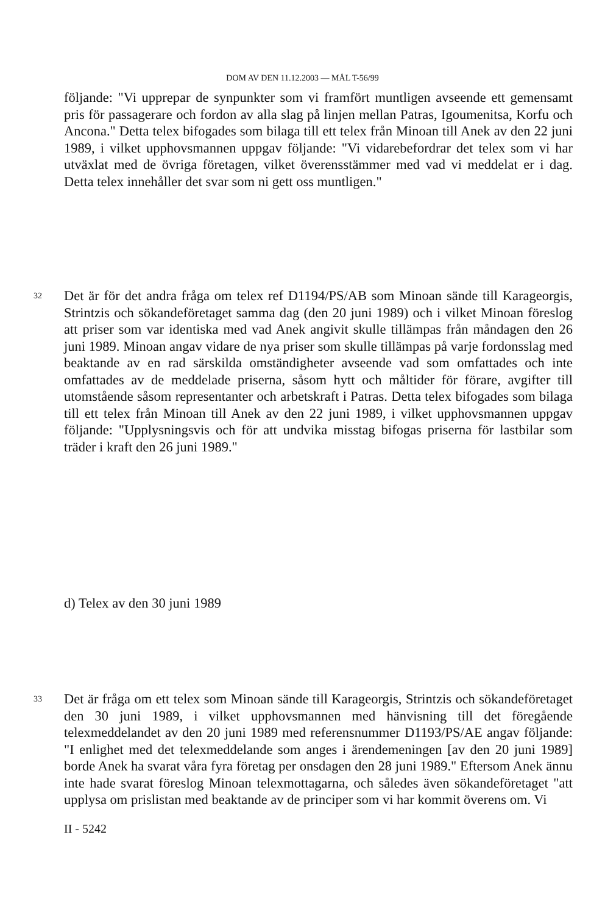DOM AV DEN 11.12.2003 — MÅL T-56/99
följande: "Vi upprepar de synpunkter som vi framfört muntligen avseende ett gemensamt pris för passagerare och fordon av alla slag på linjen mellan Patras, Igoumenitsa, Korfu och Ancona." Detta telex bifogades som bilaga till ett telex från Minoan till Anek av den 22 juni 1989, i vilket upphovsmannen uppgav följande: "Vi vidarebefordrar det telex som vi har utväxlat med de övriga företagen, vilket överensstämmer med vad vi meddelat er i dag. Detta telex innehåller det svar som ni gett oss muntligen."
32
Det är för det andra fråga om telex ref D1194/PS/AB som Minoan sände till Karageorgis, Strintzis och sökandeföretaget samma dag (den 20 juni 1989) och i vilket Minoan föreslog att priser som var identiska med vad Anek angivit skulle tillämpas från måndagen den 26 juni 1989. Minoan angav vidare de nya priser som skulle tillämpas på varje fordonsslag med beaktande av en rad särskilda omständigheter avseende vad som omfattades och inte omfattades av de meddelade priserna, såsom hytt och måltider för förare, avgifter till utomstående såsom representanter och arbetskraft i Patras. Detta telex bifogades som bilaga till ett telex från Minoan till Anek av den 22 juni 1989, i vilket upphovsmannen uppgav följande: "Upplysningsvis och för att undvika misstag bifogas priserna för lastbilar som träder i kraft den 26 juni 1989."
d) Telex av den 30 juni 1989
33
Det är fråga om ett telex som Minoan sände till Karageorgis, Strintzis och sökandeföretaget den 30 juni 1989, i vilket upphovsmannen med hänvisning till det föregående telexmeddelandet av den 20 juni 1989 med referensnummer D1193/PS/AE angav följande: "I enlighet med det telexmeddelande som anges i ärendemeningen [av den 20 juni 1989] borde Anek ha svarat våra fyra företag per onsdagen den 28 juni 1989." Eftersom Anek ännu inte hade svarat föreslog Minoan telexmottagarna, och således även sökandeföretaget "att upplysa om prislistan med beaktande av de principer som vi har kommit överens om. Vi
II - 5242